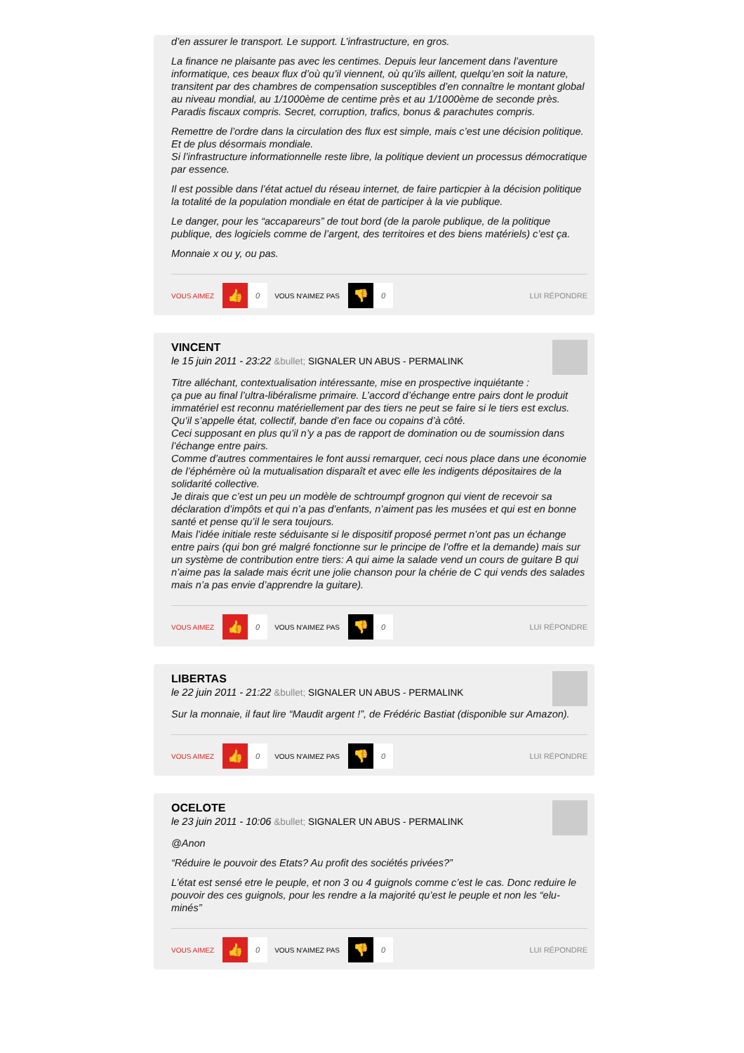d’en assurer le transport. Le support. L’infrastructure, en gros.
La finance ne plaisante pas avec les centimes. Depuis leur lancement dans l’aventure informatique, ces beaux flux d’où qu’il viennent, où qu’ils aillent, quelqu’en soit la nature, transitent par des chambres de compensation susceptibles d’en connaître le montant global au niveau mondial, au 1/1000ème de centime près et au 1/1000ème de seconde près.
Paradis fiscaux compris. Secret, corruption, trafics, bonus & parachutes compris.
Remettre de l’ordre dans la circulation des flux est simple, mais c’est une décision politique. Et de plus désormais mondiale.
Si l’infrastructure informationnelle reste libre, la politique devient un processus démocratique par essence.
Il est possible dans l’état actuel du réseau internet, de faire particpier à la décision politique la totalité de la population mondiale en état de participer à la vie publique.
Le danger, pour les “accapareurs” de tout bord (de la parole publique, de la politique publique, des logiciels comme de l’argent, des territoires et des biens matériels) c’est ça.
Monnaie x ou y, ou pas.
VOUS AIMEZ 👍 0 VOUS N'AIMEZ PAS 👎 0 LUI RÉPONDRE
VINCENT
le 15 juin 2011 - 23:22 &bullet; SIGNALER UN ABUS - PERMALINK
Titre alléchant, contextualisation intéressante, mise en prospective inquiétante :
ça pue au final l’ultra-libéralisme primaire. L’accord d’échange entre pairs dont le produit immatériel est reconnu matériellement par des tiers ne peut se faire si le tiers est exclus. Qu’il s’appelle état, collectif, bande d’en face ou copains d’à côté.
Ceci supposant en plus qu’il n’y a pas de rapport de domination ou de soumission dans l’échange entre pairs.
Comme d’autres commentaires le font aussi remarquer, ceci nous place dans une économie de l’éphémère où la mutualisation disparaît et avec elle les indigents dépositaires de la solidarité collective.
Je dirais que c’est un peu un modèle de schtroumpf grognon qui vient de recevoir sa déclaration d’impôts et qui n’a pas d’enfants, n’aiment pas les musées et qui est en bonne santé et pense qu’il le sera toujours.
Mais l’idée initiale reste séduisante si le dispositif proposé permet n’ont pas un échange entre pairs (qui bon gré malgré fonctionne sur le principe de l’offre et la demande) mais sur un système de contribution entre tiers: A qui aime la salade vend un cours de guitare B qui n’aime pas la salade mais écrit une jolie chanson pour la chérie de C qui vends des salades mais n’a pas envie d’apprendre la guitare).
VOUS AIMEZ 👍 0 VOUS N'AIMEZ PAS 👎 0 LUI RÉPONDRE
LIBERTAS
le 22 juin 2011 - 21:22 &bullet; SIGNALER UN ABUS - PERMALINK
Sur la monnaie, il faut lire “Maudit argent !”, de Frédéric Bastiat (disponible sur Amazon).
VOUS AIMEZ 👍 0 VOUS N'AIMEZ PAS 👎 0 LUI RÉPONDRE
OCELOTE
le 23 juin 2011 - 10:06 &bullet; SIGNALER UN ABUS - PERMALINK
@Anon
“Réduire le pouvoir des Etats? Au profit des sociétés privées?”
L’état est sensé etre le peuple, et non 3 ou 4 guignols comme c’est le cas. Donc reduire le pouvoir des ces guignols, pour les rendre a la majorité qu’est le peuple et non les “elu-minés”
VOUS AIMEZ 👍 0 VOUS N'AIMEZ PAS 👎 0 LUI RÉPONDRE